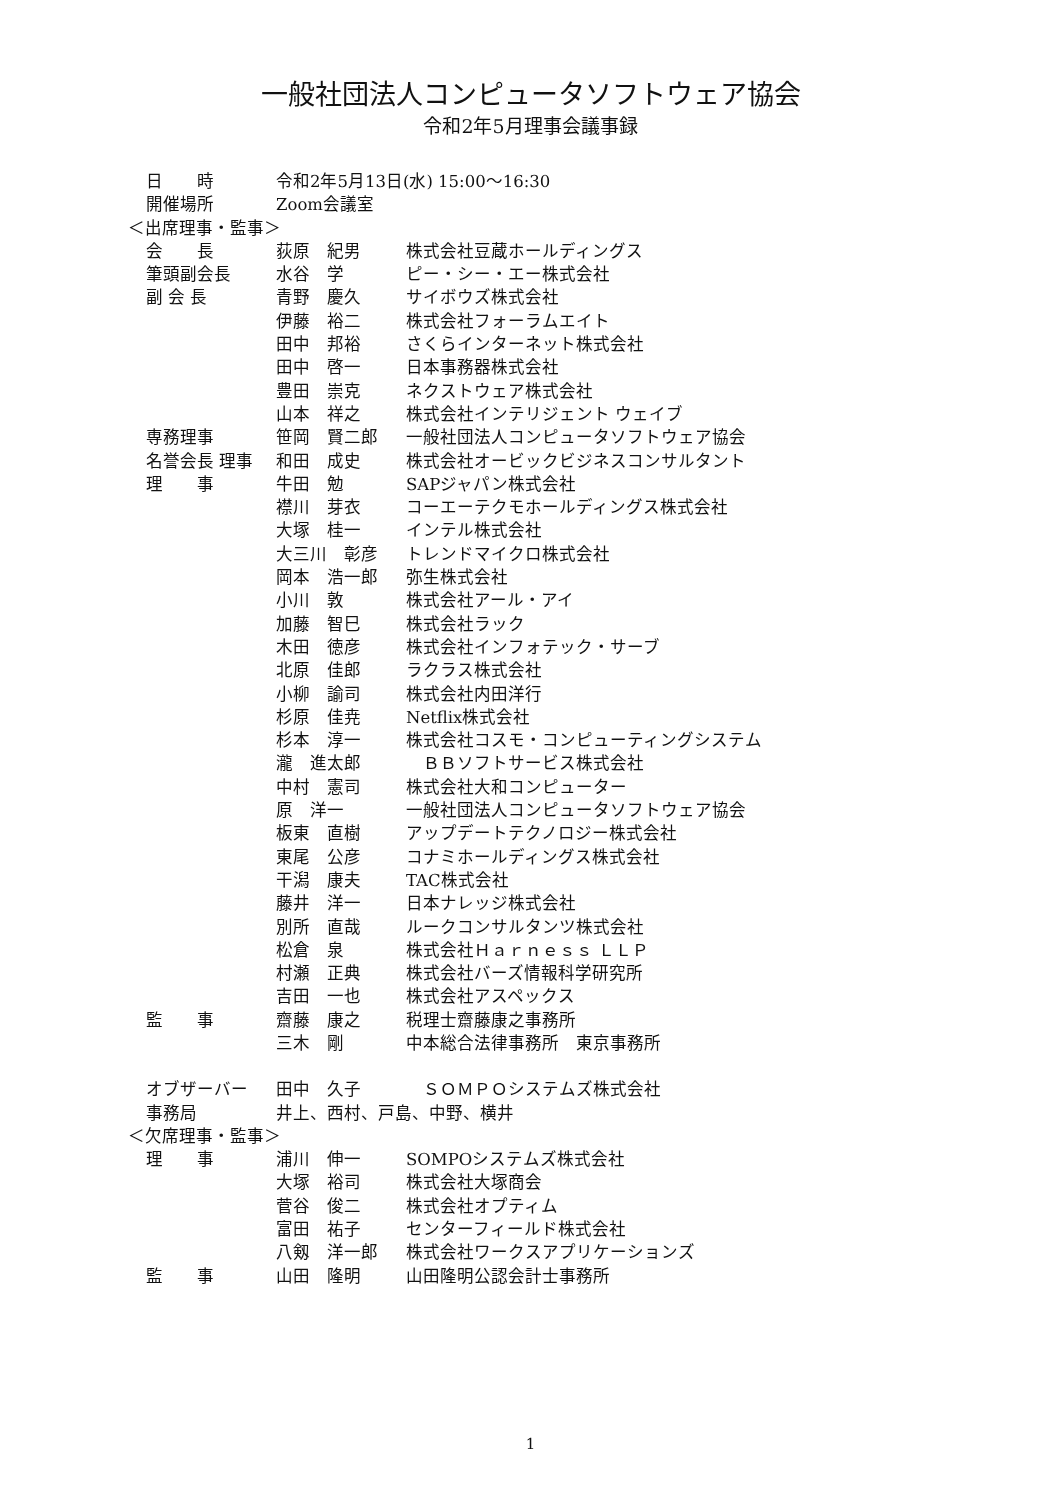一般社団法人コンピュータソフトウェア協会
令和2年5月理事会議事録
日　　時 令和2年5月13日(水) 15:00～16:30
開催場所 Zoom会議室
＜出席理事・監事＞
会　　長 荻原　紀男 株式会社豆蔵ホールディングス
筆頭副会長 水谷　学 ピー・シー・エー株式会社
副 会 長 青野　慶久 サイボウズ株式会社
伊藤　裕二 株式会社フォーラムエイト
田中　邦裕 さくらインターネット株式会社
田中　啓一 日本事務器株式会社
豊田　崇克 ネクストウェア株式会社
山本　祥之 株式会社インテリジェント ウェイブ
専務理事 笹岡　賢二郎 一般社団法人コンピュータソフトウェア協会
名誉会長 理事 和田　成史 株式会社オービックビジネスコンサルタント
理　　事 牛田　勉 SAPジャパン株式会社
襟川　芽衣 コーエーテクモホールディングス株式会社
大塚　桂一 インテル株式会社
大三川　彰彦 トレンドマイクロ株式会社
岡本　浩一郎 弥生株式会社
小川　敦 株式会社アール・アイ
加藤　智巳 株式会社ラック
木田　徳彦 株式会社インフォテック・サーブ
北原　佳郎 ラクラス株式会社
小柳　諭司 株式会社内田洋行
杉原　佳尭 Netflix株式会社
杉本　淳一 株式会社コスモ・コンピューティングシステム
瀧　進太郎　ＢＢソフトサービス株式会社
中村　憲司 株式会社大和コンピューター
原　洋一 一般社団法人コンピュータソフトウェア協会
板東　直樹 アップデートテクノロジー株式会社
東尾　公彦 コナミホールディングス株式会社
干潟　康夫 TAC株式会社
藤井　洋一 日本ナレッジ株式会社
別所　直哉 ルークコンサルタンツ株式会社
松倉　泉 株式会社Ｈａｒｎｅｓｓ ＬＬＰ
村瀬　正典 株式会社バーズ情報科学研究所
吉田　一也 株式会社アスペックス
監　　事 齋藤　康之 税理士齋藤康之事務所
三木　剛 中本総合法律事務所　東京事務所
オブザーバー 田中　久子　ＳＯＭＰＯシステムズ株式会社
事務局 井上、西村、戸島、中野、横井
＜欠席理事・監事＞
理　　事 浦川　伸一 SOMPOシステムズ株式会社
大塚　裕司 株式会社大塚商会
菅谷　俊二 株式会社オプティム
富田　祐子 センターフィールド株式会社
八剱　洋一郎 株式会社ワークスアプリケーションズ
監　　事 山田　隆明 山田隆明公認会計士事務所
1